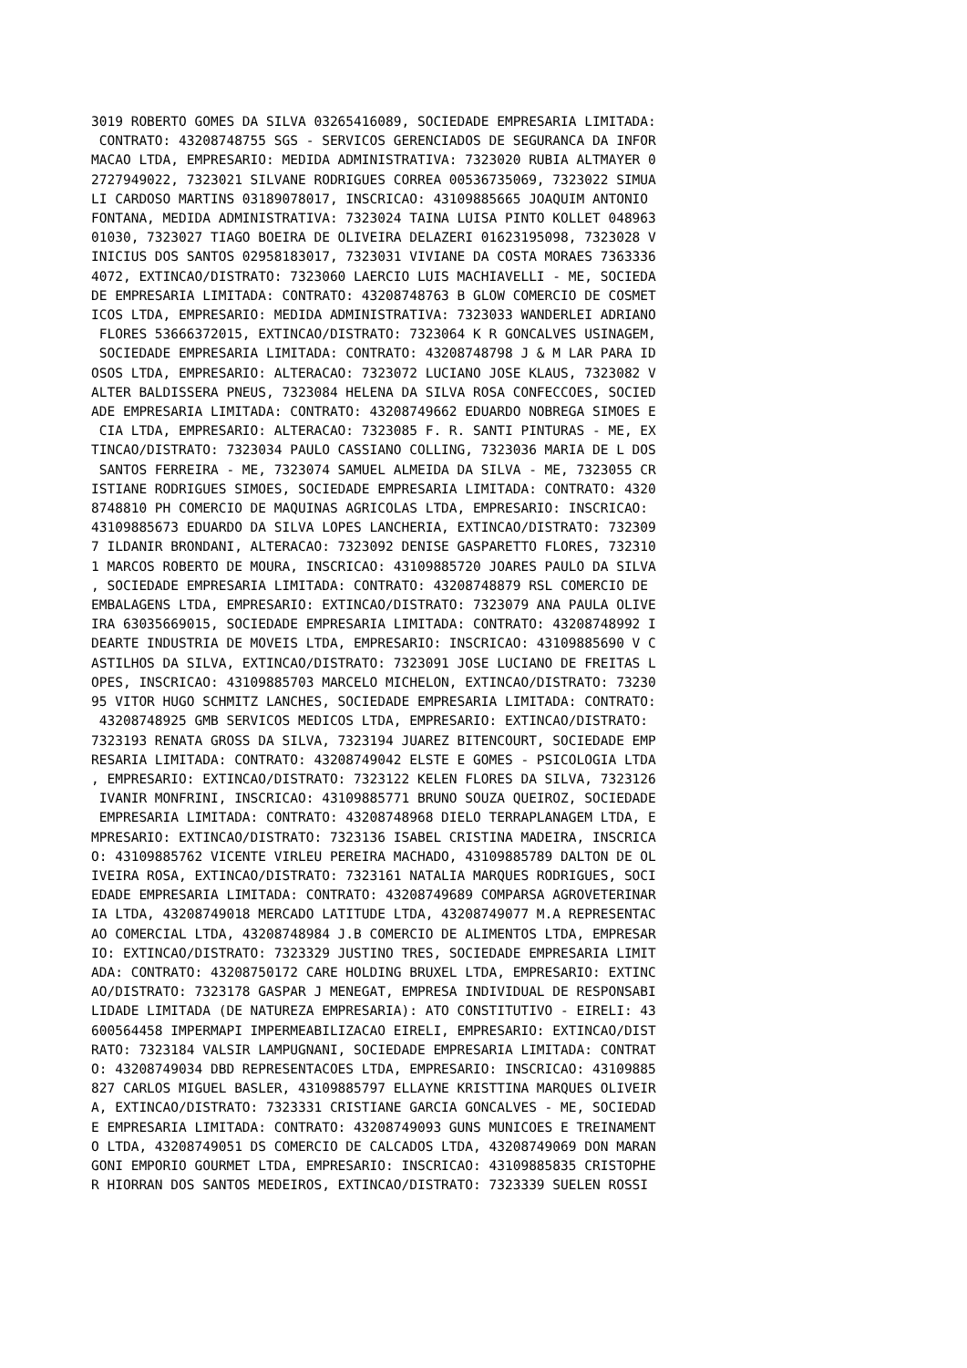3019 ROBERTO GOMES DA SILVA 03265416089, SOCIEDADE EMPRESARIA LIMITADA:
 CONTRATO: 43208748755 SGS - SERVICOS GERENCIADOS DE SEGURANCA DA INFOR
MACAO LTDA, EMPRESARIO: MEDIDA ADMINISTRATIVA: 7323020 RUBIA ALTMAYER 0
2727949022, 7323021 SILVANE RODRIGUES CORREA 00536735069, 7323022 SIMUA
LI CARDOSO MARTINS 03189078017, INSCRICAO: 43109885665 JOAQUIM ANTONIO
FONTANA, MEDIDA ADMINISTRATIVA: 7323024 TAINA LUISA PINTO KOLLET 048963
01030, 7323027 TIAGO BOEIRA DE OLIVEIRA DELAZERI 01623195098, 7323028 V
INICIUS DOS SANTOS 02958183017, 7323031 VIVIANE DA COSTA MORAES 7363336
4072, EXTINCAO/DISTRATO: 7323060 LAERCIO LUIS MACHIAVELLI - ME, SOCIEDA
DE EMPRESARIA LIMITADA: CONTRATO: 43208748763 B GLOW COMERCIO DE COSMET
ICOS LTDA, EMPRESARIO: MEDIDA ADMINISTRATIVA: 7323033 WANDERLEI ADRIANO
 FLORES 53666372015, EXTINCAO/DISTRATO: 7323064 K R GONCALVES USINAGEM,
 SOCIEDADE EMPRESARIA LIMITADA: CONTRATO: 43208748798 J & M LAR PARA ID
OSOS LTDA, EMPRESARIO: ALTERACAO: 7323072 LUCIANO JOSE KLAUS, 7323082 V
ALTER BALDISSERA PNEUS, 7323084 HELENA DA SILVA ROSA CONFECCOES, SOCIED
ADE EMPRESARIA LIMITADA: CONTRATO: 43208749662 EDUARDO NOBREGA SIMOES E
 CIA LTDA, EMPRESARIO: ALTERACAO: 7323085 F. R. SANTI PINTURAS - ME, EX
TINCAO/DISTRATO: 7323034 PAULO CASSIANO COLLING, 7323036 MARIA DE L DOS
 SANTOS FERREIRA - ME, 7323074 SAMUEL ALMEIDA DA SILVA - ME, 7323055 CR
ISTIANE RODRIGUES SIMOES, SOCIEDADE EMPRESARIA LIMITADA: CONTRATO: 4320
8748810 PH COMERCIO DE MAQUINAS AGRICOLAS LTDA, EMPRESARIO: INSCRICAO:
43109885673 EDUARDO DA SILVA LOPES LANCHERIA, EXTINCAO/DISTRATO: 732309
7 ILDANIR BRONDANI, ALTERACAO: 7323092 DENISE GASPARETTO FLORES, 732310
1 MARCOS ROBERTO DE MOURA, INSCRICAO: 43109885720 JOARES PAULO DA SILVA
, SOCIEDADE EMPRESARIA LIMITADA: CONTRATO: 43208748879 RSL COMERCIO DE
EMBALAGENS LTDA, EMPRESARIO: EXTINCAO/DISTRATO: 7323079 ANA PAULA OLIVE
IRA 63035669015, SOCIEDADE EMPRESARIA LIMITADA: CONTRATO: 43208748992 I
DEARTE INDUSTRIA DE MOVEIS LTDA, EMPRESARIO: INSCRICAO: 43109885690 V C
ASTILHOS DA SILVA, EXTINCAO/DISTRATO: 7323091 JOSE LUCIANO DE FREITAS L
OPES, INSCRICAO: 43109885703 MARCELO MICHELON, EXTINCAO/DISTRATO: 73230
95 VITOR HUGO SCHMITZ LANCHES, SOCIEDADE EMPRESARIA LIMITADA: CONTRATO:
 43208748925 GMB SERVICOS MEDICOS LTDA, EMPRESARIO: EXTINCAO/DISTRATO:
7323193 RENATA GROSS DA SILVA, 7323194 JUAREZ BITENCOURT, SOCIEDADE EMP
RESARIA LIMITADA: CONTRATO: 43208749042 ELSTE E GOMES - PSICOLOGIA LTDA
, EMPRESARIO: EXTINCAO/DISTRATO: 7323122 KELEN FLORES DA SILVA, 7323126
 IVANIR MONFRINI, INSCRICAO: 43109885771 BRUNO SOUZA QUEIROZ, SOCIEDADE
 EMPRESARIA LIMITADA: CONTRATO: 43208748968 DIELO TERRAPLANAGEM LTDA, E
MPRESARIO: EXTINCAO/DISTRATO: 7323136 ISABEL CRISTINA MADEIRA, INSCRICA
O: 43109885762 VICENTE VIRLEU PEREIRA MACHADO, 43109885789 DALTON DE OL
IVEIRA ROSA, EXTINCAO/DISTRATO: 7323161 NATALIA MARQUES RODRIGUES, SOCI
EDADE EMPRESARIA LIMITADA: CONTRATO: 43208749689 COMPARSA AGROVETERINAR
IA LTDA, 43208749018 MERCADO LATITUDE LTDA, 43208749077 M.A REPRESENTAC
AO COMERCIAL LTDA, 43208748984 J.B COMERCIO DE ALIMENTOS LTDA, EMPRESAR
IO: EXTINCAO/DISTRATO: 7323329 JUSTINO TRES, SOCIEDADE EMPRESARIA LIMIT
ADA: CONTRATO: 43208750172 CARE HOLDING BRUXEL LTDA, EMPRESARIO: EXTINC
AO/DISTRATO: 7323178 GASPAR J MENEGAT, EMPRESA INDIVIDUAL DE RESPONSABI
LIDADE LIMITADA (DE NATUREZA EMPRESARIA): ATO CONSTITUTIVO - EIRELI: 43
600564458 IMPERMAPI IMPERMEABILIZACAO EIRELI, EMPRESARIO: EXTINCAO/DIST
RATO: 7323184 VALSIR LAMPUGNANI, SOCIEDADE EMPRESARIA LIMITADA: CONTRAT
O: 43208749034 DBD REPRESENTACOES LTDA, EMPRESARIO: INSCRICAO: 43109885
827 CARLOS MIGUEL BASLER, 43109885797 ELLAYNE KRISTTINA MARQUES OLIVEIR
A, EXTINCAO/DISTRATO: 7323331 CRISTIANE GARCIA GONCALVES - ME, SOCIEDAD
E EMPRESARIA LIMITADA: CONTRATO: 43208749093 GUNS MUNICOES E TREINAMENT
O LTDA, 43208749051 DS COMERCIO DE CALCADOS LTDA, 43208749069 DON MARAN
GONI EMPORIO GOURMET LTDA, EMPRESARIO: INSCRICAO: 43109885835 CRISTOPHE
R HIORRAN DOS SANTOS MEDEIROS, EXTINCAO/DISTRATO: 7323339 SUELEN ROSSI